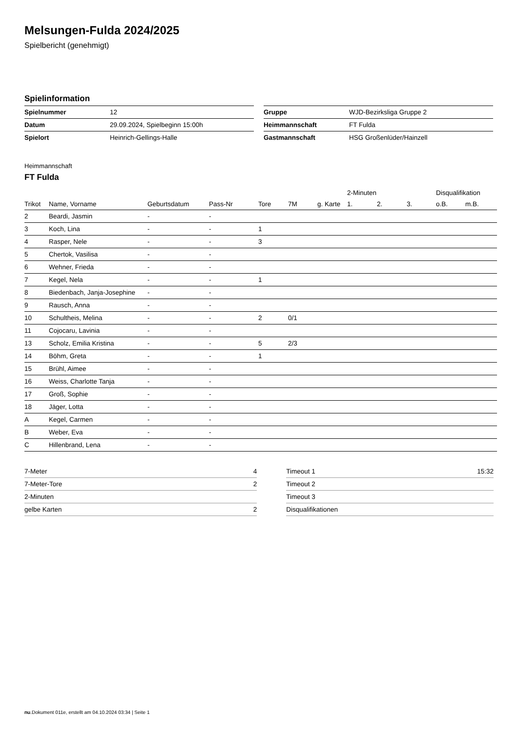Melsungen-Fulda 2024/2025
Spielbericht (genehmigt)
Spielinformation
| Spielnummer | 12 |
| Datum | 29.09.2024, Spielbeginn 15:00h |
| Spielort | Heinrich-Gellings-Halle |
| Gruppe | WJD-Bezirksliga Gruppe 2 |
| Heimmannschaft | FT Fulda |
| Gastmannschaft | HSG Großenlüder/Hainzell |
Heimmannschaft
FT Fulda
| | | | | | | | 2-Minuten | | | Disqualifikation | |
| --- | --- | --- | --- | --- | --- | --- | --- | --- | --- | --- | --- |
| Trikot | Name, Vorname | Geburtsdatum | Pass-Nr | Tore | 7M | g. Karte | 1. | 2. | 3. | o.B. | m.B. |
| 2 | Beardi, Jasmin | - | - | | | | | | | | |
| 3 | Koch, Lina | - | - | 1 | | | | | | | |
| 4 | Rasper, Nele | - | - | 3 | | | | | | | |
| 5 | Chertok, Vasilisa | - | - | | | | | | | | |
| 6 | Wehner, Frieda | - | - | | | | | | | | |
| 7 | Kegel, Nela | - | - | 1 | | | | | | | |
| 8 | Biedenbach, Janja-Josephine | - | - | | | | | | | | |
| 9 | Rausch, Anna | - | - | | | | | | | | |
| 10 | Schultheis, Melina | - | - | 2 | 0/1 | | | | | | |
| 11 | Cojocaru, Lavinia | - | - | | | | | | | | |
| 13 | Scholz, Emilia Kristina | - | - | 5 | 2/3 | | | | | | |
| 14 | Böhm, Greta | - | - | 1 | | | | | | | |
| 15 | Brühl, Aimee | - | - | | | | | | | | |
| 16 | Weiss, Charlotte Tanja | - | - | | | | | | | | |
| 17 | Groß, Sophie | - | - | | | | | | | | |
| 18 | Jäger, Lotta | - | - | | | | | | | | |
| A | Kegel, Carmen | - | - | | | | | | | | |
| B | Weber, Eva | - | - | | | | | | | | |
| C | Hillenbrand, Lena | - | - | | | | | | | | |
| 7-Meter | 4 |
| 7-Meter-Tore | 2 |
| 2-Minuten | |
| gelbe Karten | 2 |
| Timeout 1 | 15:32 |
| Timeout 2 | |
| Timeout 3 | |
| Disqualifikationen | |
nu.Dokument 011e, erstellt am 04.10.2024 03:34 | Seite 1